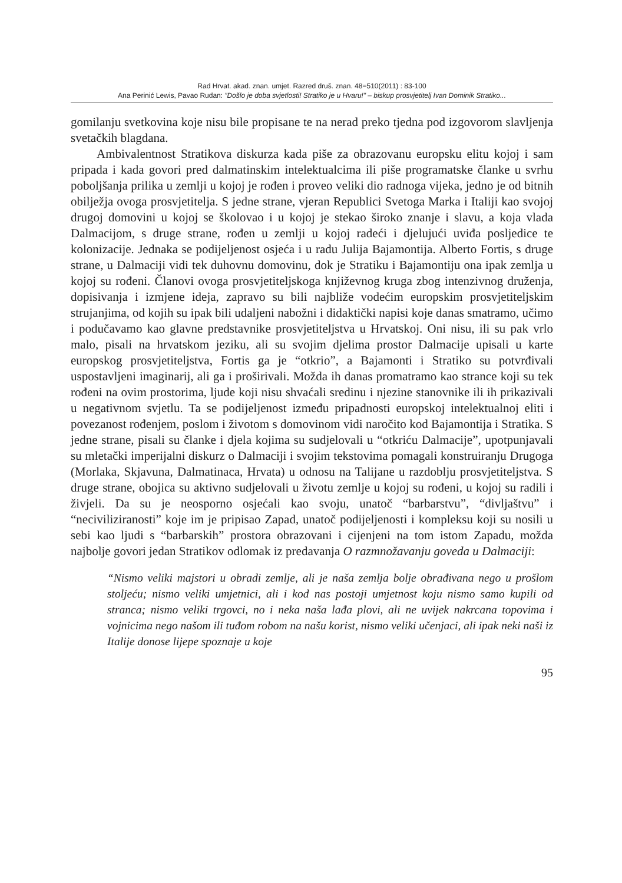Rad Hrvat. akad. znan. umjet. Razred druš. znan. 48=510(2011) : 83-100
Ana Perinić Lewis, Pavao Rudan: ”Došlo je doba svjetlosti! Stratiko je u Hvaru!” – biskup prosvjetitelj Ivan Dominik Stratiko...
gomilanju svetkovina koje nisu bile propisane te na nerad preko tjedna pod izgovorom slavljenja svetačkih blagdana.
Ambivalentnost Stratikova diskurza kada piše za obrazovanu europsku elitu kojoj i sam pripada i kada govori pred dalmatinskim intelektualcima ili piše programatske članke u svrhu poboljšanja prilika u zemlji u kojoj je rođen i proveo veliki dio radnoga vijeka, jedno je od bitnih obilježja ovoga prosvjetitelja. S jedne strane, vjeran Republici Svetoga Marka i Italiji kao svojoj drugoj domovini u kojoj se školovao i u kojoj je stekao široko znanje i slavu, a koja vlada Dalmacijom, s druge strane, rođen u zemlji u kojoj radeći i djelujući uviđa posljedice te kolonizacije. Jednaka se podijeljenost osjeća i u radu Julija Bajamontija. Alberto Fortis, s druge strane, u Dalmaciji vidi tek duhovnu domovinu, dok je Stratiku i Bajamontiju ona ipak zemlja u kojoj su rođeni. Članovi ovoga prosvjetiteljskoga književnog kruga zbog intenzivnog druženja, dopisivanja i izmjene ideja, zapravo su bili najbliže vodećim europskim prosvjetiteljskim strujanjima, od kojih su ipak bili udaljeni nabožni i didaktički napisi koje danas smatramo, učimo i podučavamo kao glavne predstavnike prosvjetiteljstva u Hrvatskoj. Oni nisu, ili su pak vrlo malo, pisali na hrvatskom jeziku, ali su svojim djelima prostor Dalmacije upisali u karte europskog prosvjetiteljstva, Fortis ga je “otkrio”, a Bajamonti i Stratiko su potvrđivali uspostavljeni imaginarij, ali ga i proširivali. Možda ih danas promatramo kao strance koji su tek rođeni na ovim prostorima, ljude koji nisu shvaćali sredinu i njezine stanovnike ili ih prikazivali u negativnom svjetlu. Ta se podijeljenost između pripadnosti europskoj intelektualnoj eliti i povezanost rođenjem, poslom i životom s domovinom vidi naročito kod Bajamontija i Stratika. S jedne strane, pisali su članke i djela kojima su sudjelovali u “otkriću Dalmacije”, upotpunjavali su mletački imperijalni diskurz o Dalmaciji i svojim tekstovima pomagali konstruiranju Drugoga (Morlaka, Skjavuna, Dalmatinaca, Hrvata) u odnosu na Talijane u razdoblju prosvjetiteljstva. S druge strane, obojica su aktivno sudjelovali u životu zemlje u kojoj su rođeni, u kojoj su radili i živjeli. Da su je neosporno osjećali kao svoju, unatoč “barbarstvu”, “divljaštvu” i “neciviliziranosti” koje im je pripisao Zapad, unatoč podijeljenosti i kompleksu koji su nosili u sebi kao ljudi s “barbarskih” prostora obrazovani i cijenjeni na tom istom Zapadu, možda najbolje govori jedan Stratikov odlomak iz predavanja O razmnožavanju goveda u Dalmaciji:
“Nismo veliki majstori u obradi zemlje, ali je naša zemlja bolje obrađivana nego u prošlom stoljeću; nismo veliki umjetnici, ali i kod nas postoji umjetnost koju nismo samo kupili od stranca; nismo veliki trgovci, no i neka naša lađa plovi, ali ne uvijek nakrcana topovima i vojnicima nego našom ili tuđom robom na našu korist, nismo veliki učenjaci, ali ipak neki naši iz Italije donose lijepe spoznaje u koje
95